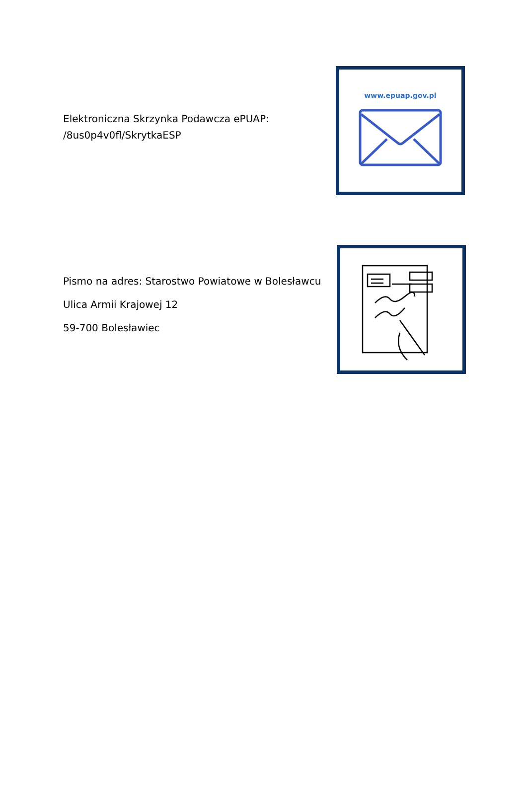Elektroniczna Skrzynka Podawcza ePUAP:
/8us0p4v0fl/SkrytkaESP
www.epuap.gov.pl
Pismo na adres: Starostwo Powiatowe w Bolesławcu
Ulica Armii Krajowej 12
59-700 Bolesławiec